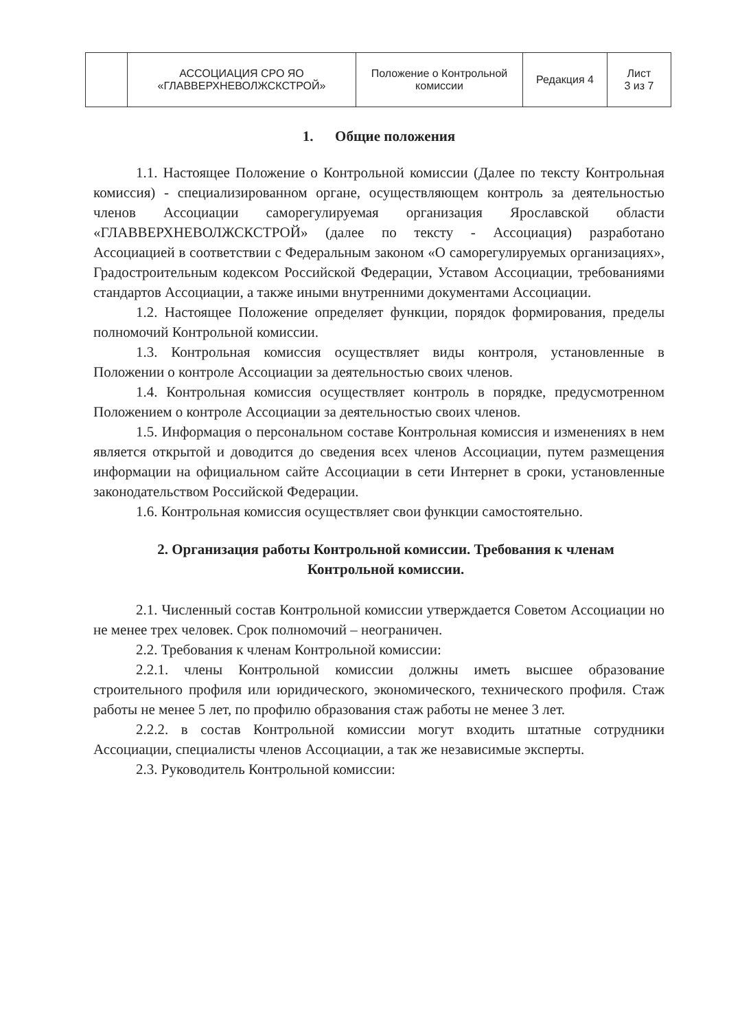| | АССОЦИАЦИЯ СРО ЯО «ГЛАВВЕРХНЕВОЛЖСКСТРОЙ» | Положение о Контрольной комиссии | Редакция 4 | Лист 3 из 7 |
1. Общие положения
1.1. Настоящее Положение о Контрольной комиссии (Далее по тексту Контрольная комиссия) - специализированном органе, осуществляющем контроль за деятельностью членов Ассоциации саморегулируемая организация Ярославской области «ГЛАВВЕРХНЕВОЛЖСКСТРОЙ» (далее по тексту - Ассоциация) разработано Ассоциацией в соответствии с Федеральным законом «О саморегулируемых организациях», Градостроительным кодексом Российской Федерации, Уставом Ассоциации, требованиями стандартов Ассоциации, а также иными внутренними документами Ассоциации.
1.2. Настоящее Положение определяет функции, порядок формирования, пределы полномочий Контрольной комиссии.
1.3. Контрольная комиссия осуществляет виды контроля, установленные в Положении о контроле Ассоциации за деятельностью своих членов.
1.4. Контрольная комиссия осуществляет контроль в порядке, предусмотренном Положением о контроле Ассоциации за деятельностью своих членов.
1.5. Информация о персональном составе Контрольная комиссия и изменениях в нем является открытой и доводится до сведения всех членов Ассоциации, путем размещения информации на официальном сайте Ассоциации в сети Интернет в сроки, установленные законодательством Российской Федерации.
1.6. Контрольная комиссия осуществляет свои функции самостоятельно.
2. Организация работы Контрольной комиссии. Требования к членам Контрольной комиссии.
2.1. Численный состав Контрольной комиссии утверждается Советом Ассоциации но не менее трех человек. Срок полномочий – неограничен.
2.2. Требования к членам Контрольной комиссии:
2.2.1. члены Контрольной комиссии должны иметь высшее образование строительного профиля или юридического, экономического, технического профиля. Стаж работы не менее 5 лет, по профилю образования стаж работы не менее 3 лет.
2.2.2. в состав Контрольной комиссии могут входить штатные сотрудники Ассоциации, специалисты членов Ассоциации, а так же независимые эксперты.
2.3. Руководитель Контрольной комиссии: